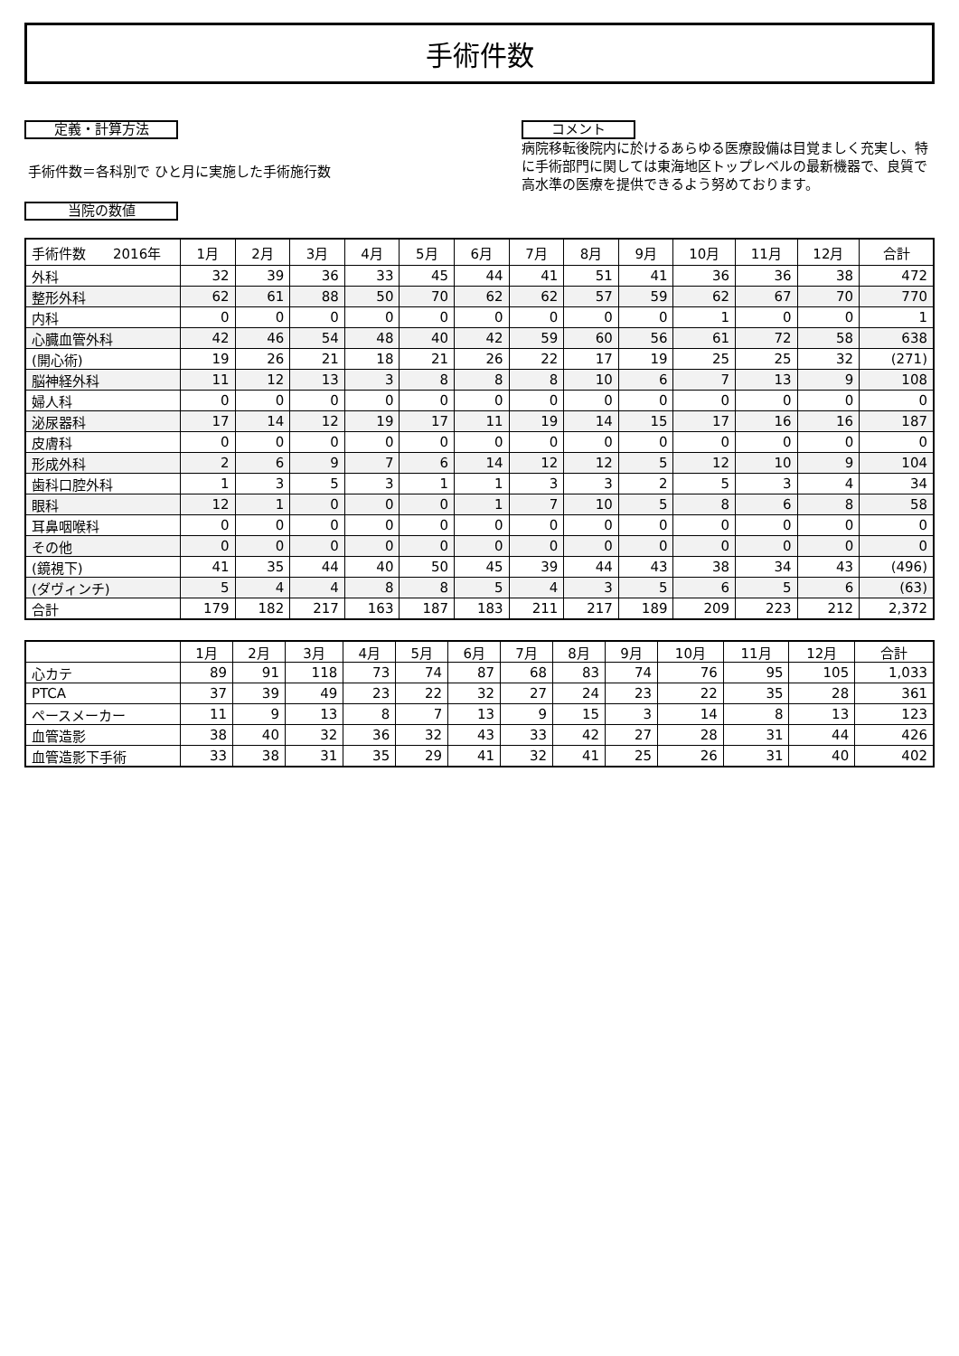手術件数
定義・計算方法
手術件数＝各科別で ひと月に実施した手術施行数
当院の数値
コメント
病院移転後院内に於けるあらゆる医療設備は目覚ましく充実し、特に手術部門に関しては東海地区トップレベルの最新機器で、良質で高水準の医療を提供できるよう努めております。
| 手術件数 2016年 | 1月 | 2月 | 3月 | 4月 | 5月 | 6月 | 7月 | 8月 | 9月 | 10月 | 11月 | 12月 | 合計 |
| --- | --- | --- | --- | --- | --- | --- | --- | --- | --- | --- | --- | --- | --- |
| 外科 | 32 | 39 | 36 | 33 | 45 | 44 | 41 | 51 | 41 | 36 | 36 | 38 | 472 |
| 整形外科 | 62 | 61 | 88 | 50 | 70 | 62 | 62 | 57 | 59 | 62 | 67 | 70 | 770 |
| 内科 | 0 | 0 | 0 | 0 | 0 | 0 | 0 | 0 | 0 | 1 | 0 | 0 | 1 |
| 心臓血管外科 | 42 | 46 | 54 | 48 | 40 | 42 | 59 | 60 | 56 | 61 | 72 | 58 | 638 |
| (開心術) | 19 | 26 | 21 | 18 | 21 | 26 | 22 | 17 | 19 | 25 | 25 | 32 | (271) |
| 脳神経外科 | 11 | 12 | 13 | 3 | 8 | 8 | 8 | 10 | 6 | 7 | 13 | 9 | 108 |
| 婦人科 | 0 | 0 | 0 | 0 | 0 | 0 | 0 | 0 | 0 | 0 | 0 | 0 | 0 |
| 泌尿器科 | 17 | 14 | 12 | 19 | 17 | 11 | 19 | 14 | 15 | 17 | 16 | 16 | 187 |
| 皮膚科 | 0 | 0 | 0 | 0 | 0 | 0 | 0 | 0 | 0 | 0 | 0 | 0 | 0 |
| 形成外科 | 2 | 6 | 9 | 7 | 6 | 14 | 12 | 12 | 5 | 12 | 10 | 9 | 104 |
| 歯科口腔外科 | 1 | 3 | 5 | 3 | 1 | 1 | 3 | 3 | 2 | 5 | 3 | 4 | 34 |
| 眼科 | 12 | 1 | 0 | 0 | 0 | 1 | 7 | 10 | 5 | 8 | 6 | 8 | 58 |
| 耳鼻咽喉科 | 0 | 0 | 0 | 0 | 0 | 0 | 0 | 0 | 0 | 0 | 0 | 0 | 0 |
| その他 | 0 | 0 | 0 | 0 | 0 | 0 | 0 | 0 | 0 | 0 | 0 | 0 | 0 |
| (鏡視下) | 41 | 35 | 44 | 40 | 50 | 45 | 39 | 44 | 43 | 38 | 34 | 43 | (496) |
| (ダヴィンチ) | 5 | 4 | 4 | 8 | 8 | 5 | 4 | 3 | 5 | 6 | 5 | 6 | (63) |
| 合計 | 179 | 182 | 217 | 163 | 187 | 183 | 211 | 217 | 189 | 209 | 223 | 212 | 2,372 |
| | 1月 | 2月 | 3月 | 4月 | 5月 | 6月 | 7月 | 8月 | 9月 | 10月 | 11月 | 12月 | 合計 |
| --- | --- | --- | --- | --- | --- | --- | --- | --- | --- | --- | --- | --- | --- |
| 心カテ | 89 | 91 | 118 | 73 | 74 | 87 | 68 | 83 | 74 | 76 | 95 | 105 | 1,033 |
| PTCA | 37 | 39 | 49 | 23 | 22 | 32 | 27 | 24 | 23 | 22 | 35 | 28 | 361 |
| ペースメーカー | 11 | 9 | 13 | 8 | 7 | 13 | 9 | 15 | 3 | 14 | 8 | 13 | 123 |
| 血管造影 | 38 | 40 | 32 | 36 | 32 | 43 | 33 | 42 | 27 | 28 | 31 | 44 | 426 |
| 血管造影下手術 | 33 | 38 | 31 | 35 | 29 | 41 | 32 | 41 | 25 | 26 | 31 | 40 | 402 |